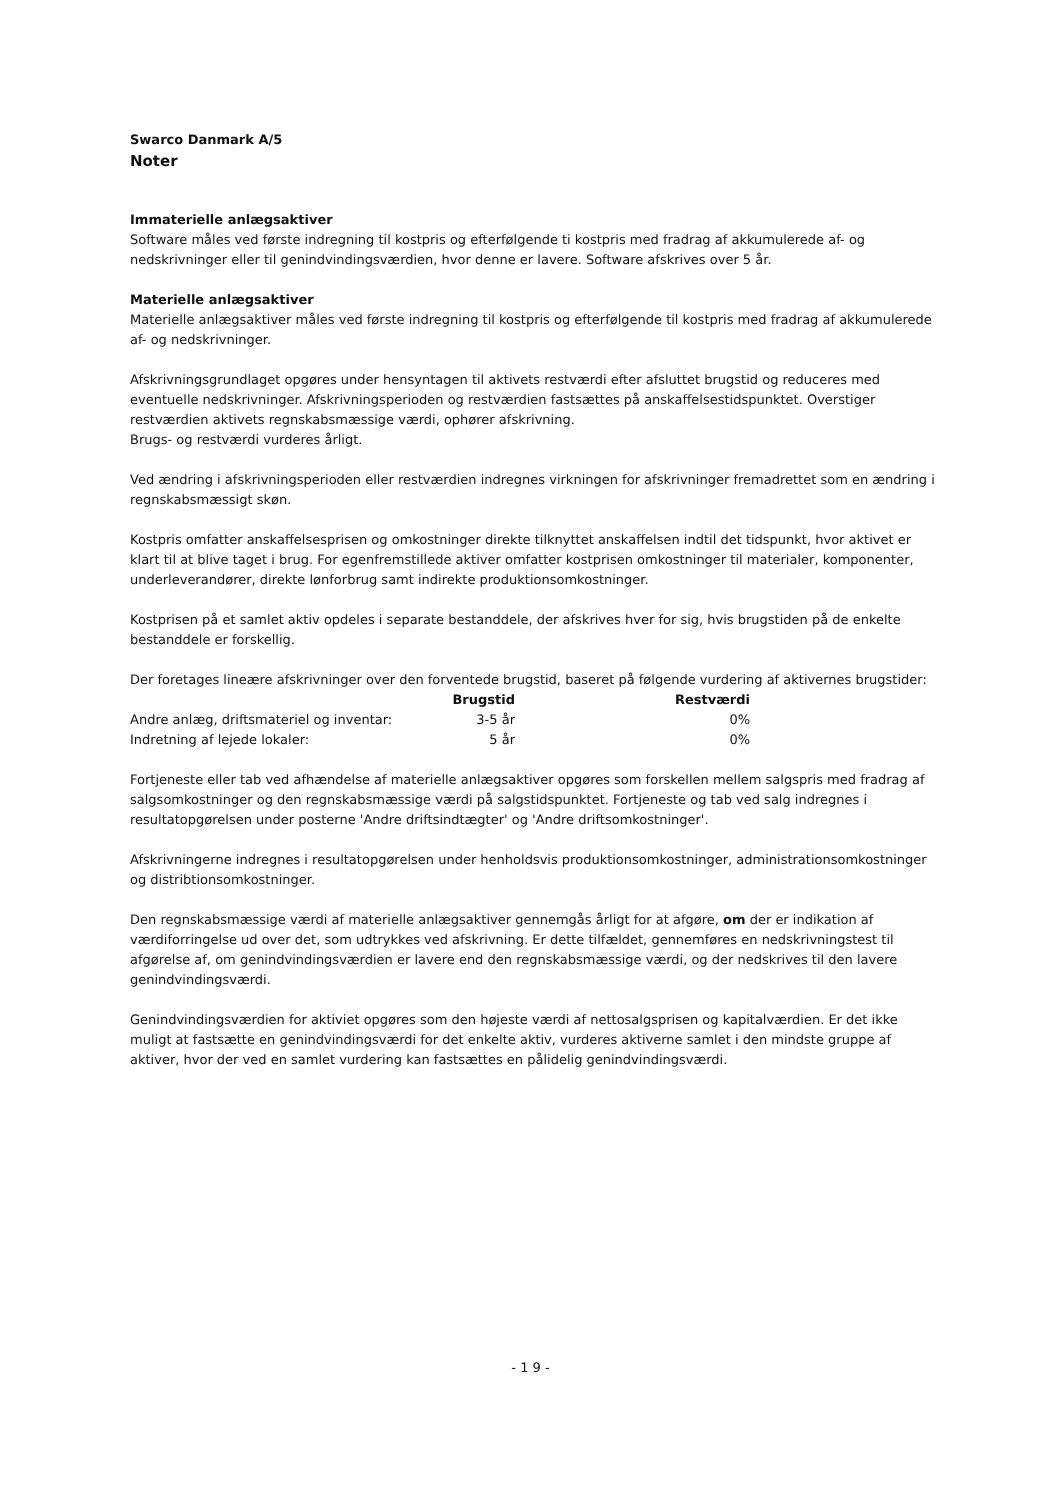Swarco Danmark A/5
Noter
Immaterielle anlægsaktiver
Software måles ved første indregning til kostpris og efterfølgende ti kostpris med fradrag af akkumulerede af- og nedskrivninger eller til genindvindingsværdien, hvor denne er lavere. Software afskrives over 5 år.
Materielle anlægsaktiver
Materielle anlægsaktiver måles ved første indregning til kostpris og efterfølgende til kostpris med fradrag af akkumulerede af- og nedskrivninger.
Afskrivningsgrundlaget opgøres under hensyntagen til aktivets restværdi efter afsluttet brugstid og reduceres med eventuelle nedskrivninger. Afskrivningsperioden og restværdien fastsættes på anskaffelsestidspunktet. Overstiger restværdien aktivets regnskabsmæssige værdi, ophører afskrivning.
Brugs- og restværdi vurderes årligt.
Ved ændring i afskrivningsperioden eller restværdien indregnes virkningen for afskrivninger fremadrettet som en ændring i regnskabsmæssigt skøn.
Kostpris omfatter anskaffelsesprisen og omkostninger direkte tilknyttet anskaffelsen indtil det tidspunkt, hvor aktivet er klart til at blive taget i brug. For egenfremstillede aktiver omfatter kostprisen omkostninger til materialer, komponenter, underleverandører, direkte lønforbrug samt indirekte produktionsomkostninger.
Kostprisen på et samlet aktiv opdeles i separate bestanddele, der afskrives hver for sig, hvis brugstiden på de enkelte bestanddele er forskellig.
Der foretages lineære afskrivninger over den forventede brugstid, baseret på følgende vurdering af aktivernes brugstider:
| | Brugstid | Restværdi |
| --- | --- | --- |
| Andre anlæg, driftsmateriel og inventar: | 3-5 år | 0% |
| Indretning af lejede lokaler: | 5 år | 0% |
Fortjeneste eller tab ved afhændelse af materielle anlægsaktiver opgøres som forskellen mellem salgspris med fradrag af salgsomkostninger og den regnskabsmæssige værdi på salgstidspunktet. Fortjeneste og tab ved salg indregnes i resultatopgørelsen under posterne 'Andre driftsindtægter' og 'Andre driftsomkostninger'.
Afskrivningerne indregnes i resultatopgørelsen under henholdsvis produktionsomkostninger, administrationsomkostninger og distribtionsomkostninger.
Den regnskabsmæssige værdi af materielle anlægsaktiver gennemgås årligt for at afgøre, om der er indikation af værdiforringelse ud over det, som udtrykkes ved afskrivning. Er dette tilfældet, gennemføres en nedskrivningstest til afgørelse af, om genindvindingsværdien er lavere end den regnskabsmæssige værdi, og der nedskrives til den lavere genindvindingsværdi.
Genindvindingsværdien for aktiviet opgøres som den højeste værdi af nettosalgsprisen og kapitalværdien. Er det ikke muligt at fastsætte en genindvindingsværdi for det enkelte aktiv, vurderes aktiverne samlet i den mindste gruppe af aktiver, hvor der ved en samlet vurdering kan fastsættes en pålidelig genindvindingsværdi.
- 1 9 -